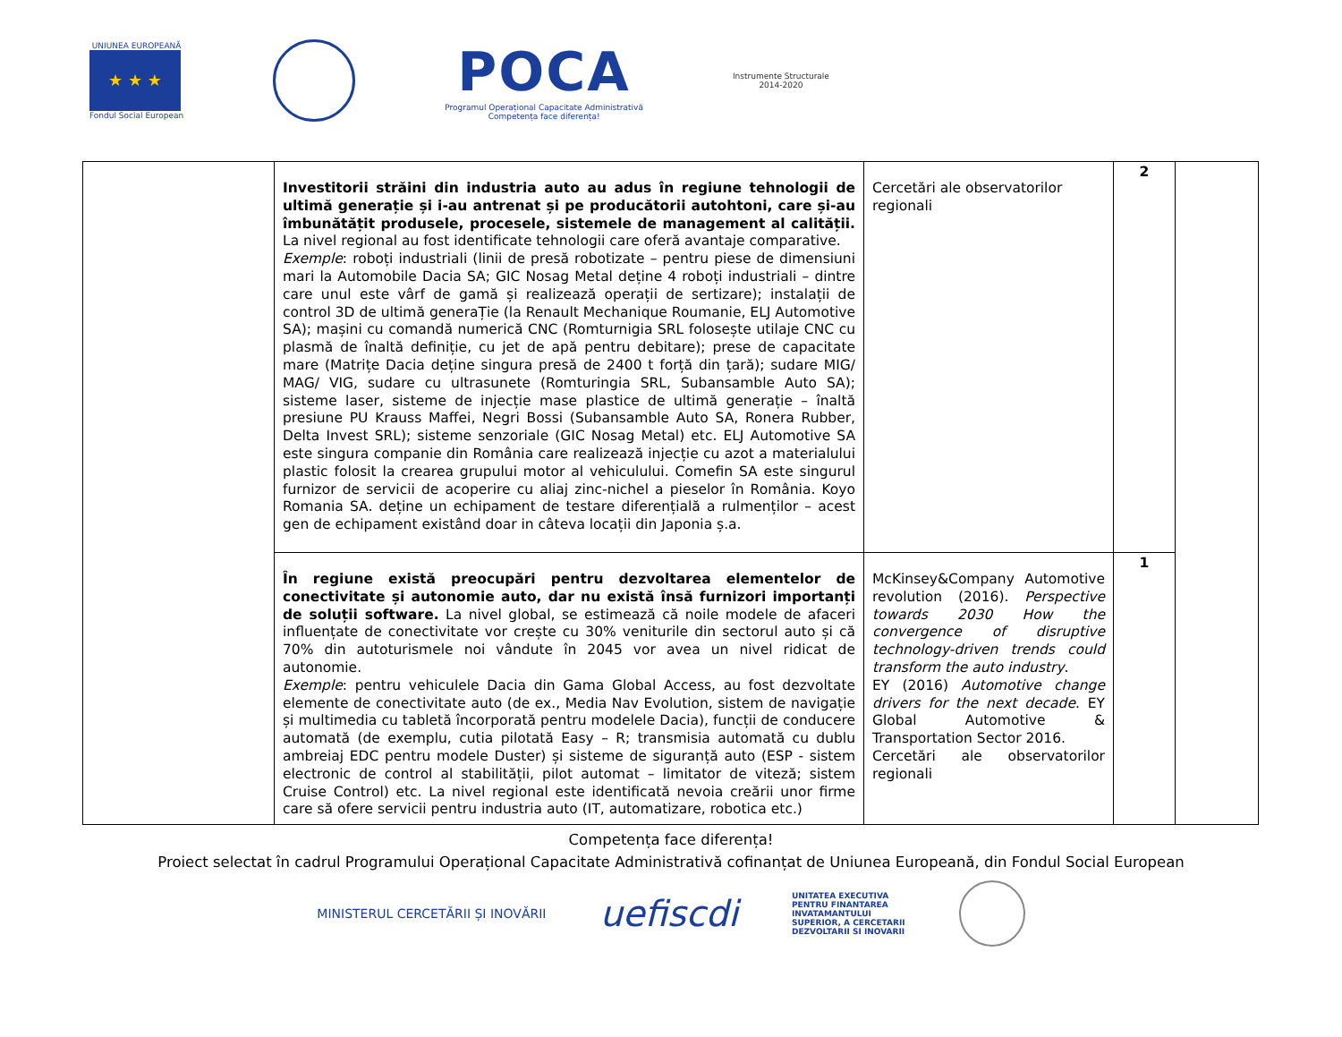UNIUNEA EUROPEANĂ
★ ★ ★
Fondul Social European
POCA
Programul Operațional Capacitate Administrativă
Competența face diferența!
Instrumente Structurale
2014-2020
| | Investitorii străini din industria auto au adus în regiune tehnologii de ultimă generație și i-au antrenat și pe producătorii autohtoni, care și-au îmbunătățit produsele, procesele, sistemele de management al calității. La nivel regional au fost identificate tehnologii care oferă avantaje comparative. Exemple : roboți industriali (linii de presă robotizate – pentru piese de dimensiuni mari la Automobile Dacia SA; GIC Nosag Metal deține 4 roboți industriali – dintre care unul este vârf de gamă și realizează operații de sertizare); instalații de control 3D de ultimă generaȚie (la Renault Mechanique Roumanie, ELJ Automotive SA); mașini cu comandă numerică CNC (Romturnigia SRL folosește utilaje CNC cu plasmă de înaltă definiție, cu jet de apă pentru debitare); prese de capacitate mare (Matrițe Dacia deține singura presă de 2400 t forță din țară); sudare MIG/ MAG/ VIG, sudare cu ultrasunete (Romturingia SRL, Subansamble Auto SA); sisteme laser, sisteme de injecție mase plastice de ultimă generație – înaltă presiune PU Krauss Maffei, Negri Bossi (Subansamble Auto SA, Ronera Rubber, Delta Invest SRL); sisteme senzoriale (GIC Nosag Metal) etc. ELJ Automotive SA este singura companie din România care realizează injecție cu azot a materialului plastic folosit la crearea grupului motor al vehiculului. Comefin SA este singurul furnizor de servicii de acoperire cu aliaj zinc-nichel a pieselor în România. Koyo Romania SA. deține un echipament de testare diferențială a rulmenților – acest gen de echipament existând doar in câteva locații din Japonia ș.a. | Cercetări ale observatorilor regionali | 2 | |
| | În regiune există preocupări pentru dezvoltarea elementelor de conectivitate și autonomie auto, dar nu există însă furnizori importanți de soluții software. La nivel global, se estimează că noile modele de afaceri influențate de conectivitate vor crește cu 30% veniturile din sectorul auto și că 70% din autoturismele noi vândute în 2045 vor avea un nivel ridicat de autonomie. Exemple : pentru vehiculele Dacia din Gama Global Access, au fost dezvoltate elemente de conectivitate auto (de ex., Media Nav Evolution, sistem de navigație și multimedia cu tabletă încorporată pentru modelele Dacia), funcții de conducere automată (de exemplu, cutia pilotată Easy – R; transmisia automată cu dublu ambreiaj EDC pentru modele Duster) și sisteme de siguranță auto (ESP - sistem electronic de control al stabilității, pilot automat – limitator de viteză; sistem Cruise Control) etc. La nivel regional este identificată nevoia creării unor firme care să ofere servicii pentru industria auto (IT, automatizare, robotica etc.) | McKinsey&Company Automotive revolution (2016). Perspective towards 2030 How the convergence of disruptive technology-driven trends could transform the auto industry . EY (2016) Automotive change drivers for the next decade . EY Global Automotive & Transportation Sector 2016. Cercetări ale observatorilor regionali | 1 | |
Competența face diferența!
Proiect selectat în cadrul Programului Operațional Capacitate Administrativă cofinanțat de Uniunea Europeană, din Fondul Social European
MINISTERUL CERCETĂRII ȘI INOVĂRII
uefiscdi
UNITATEA EXECUTIVA
PENTRU FINANTAREA
INVATAMANTULUI
SUPERIOR, A CERCETARII
DEZVOLTARII SI INOVARII